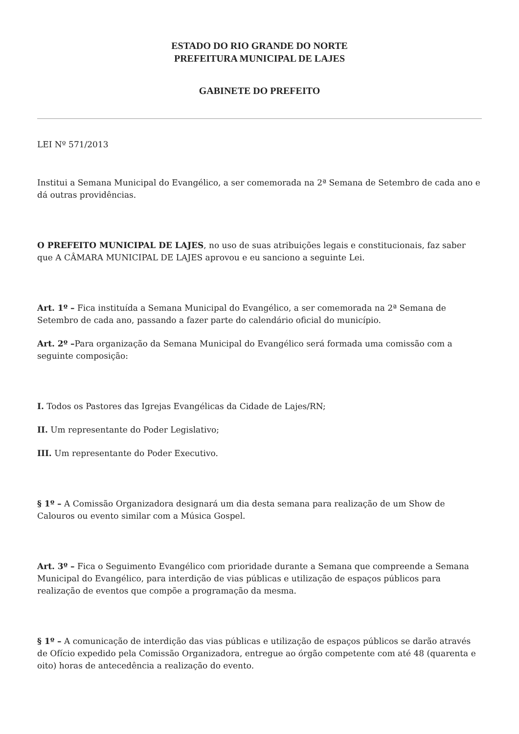ESTADO DO RIO GRANDE DO NORTE
PREFEITURA MUNICIPAL DE LAJES
GABINETE DO PREFEITO
LEI Nº 571/2013
Institui a Semana Municipal do Evangélico, a ser comemorada na 2ª Semana de Setembro de cada ano e dá outras providências.
O PREFEITO MUNICIPAL DE LAJES, no uso de suas atribuições legais e constitucionais, faz saber que A CÂMARA MUNICIPAL DE LAJES aprovou e eu sanciono a seguinte Lei.
Art. 1º – Fica instituída a Semana Municipal do Evangélico, a ser comemorada na 2ª Semana de Setembro de cada ano, passando a fazer parte do calendário oficial do município.
Art. 2º –Para organização da Semana Municipal do Evangélico será formada uma comissão com a seguinte composição:
I. Todos os Pastores das Igrejas Evangélicas da Cidade de Lajes/RN;
II. Um representante do Poder Legislativo;
III. Um representante do Poder Executivo.
§ 1º – A Comissão Organizadora designará um dia desta semana para realização de um Show de Calouros ou evento similar com a Música Gospel.
Art. 3º – Fica o Seguimento Evangélico com prioridade durante a Semana que compreende a Semana Municipal do Evangélico, para interdição de vias públicas e utilização de espaços públicos para realização de eventos que compõe a programação da mesma.
§ 1º – A comunicação de interdição das vias públicas e utilização de espaços públicos se darão através de Ofício expedido pela Comissão Organizadora, entregue ao órgão competente com até 48 (quarenta e oito) horas de antecedência a realização do evento.